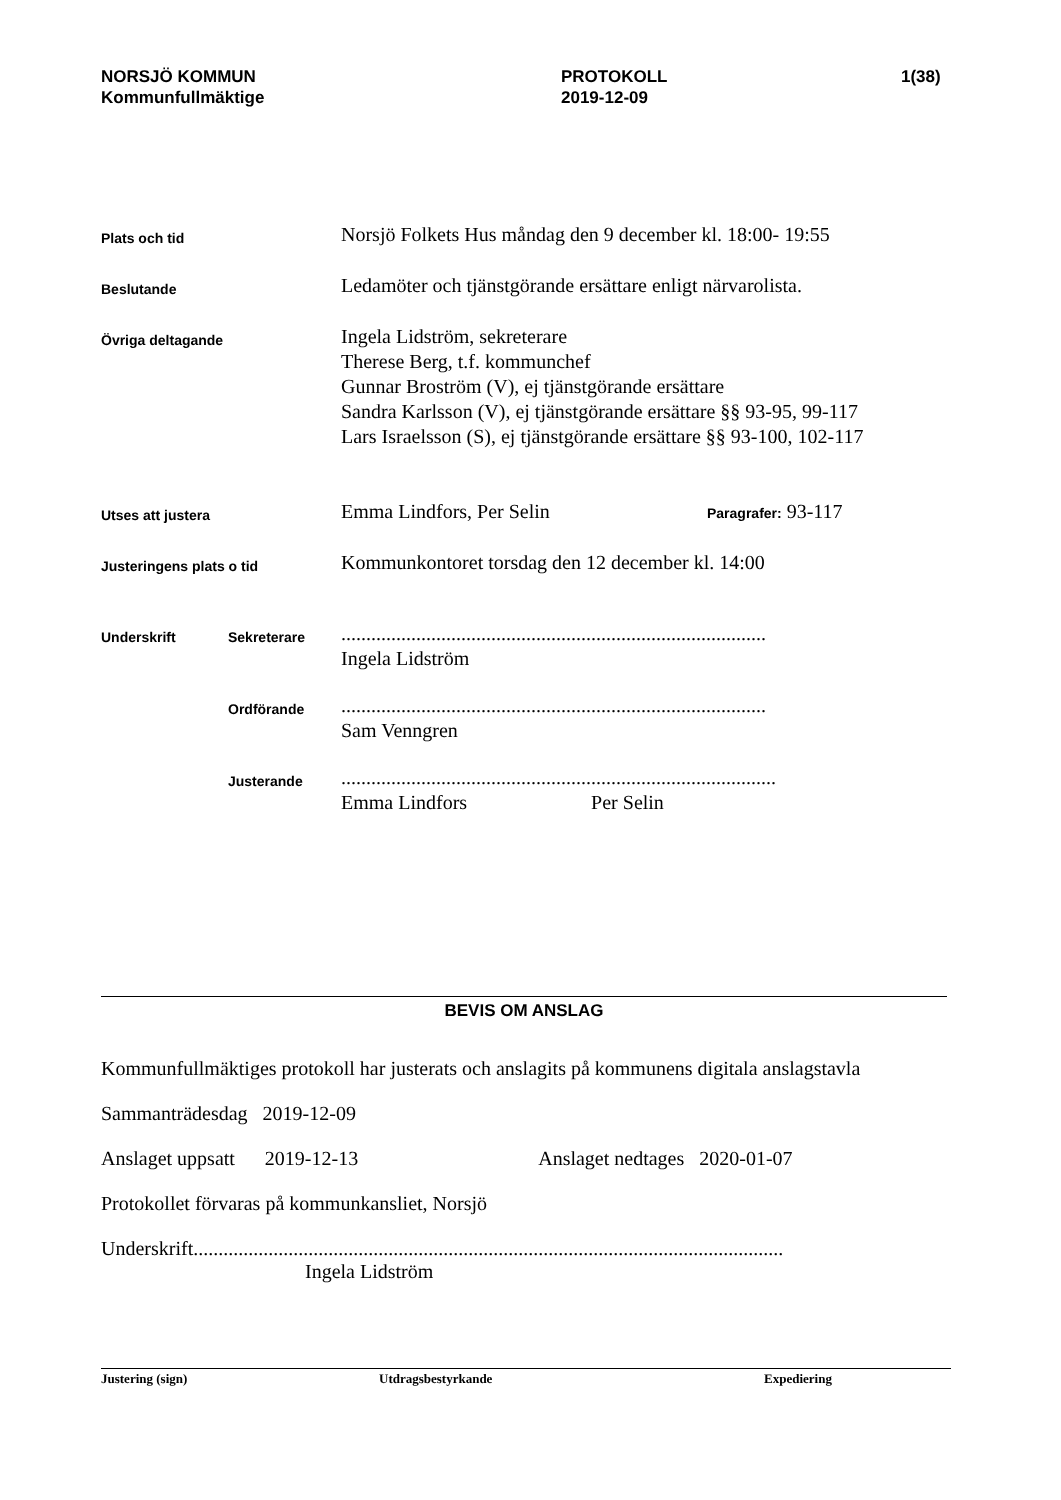NORSJÖ KOMMUN
Kommunfullmäktige
PROTOKOLL
2019-12-09
1(38)
Plats och tid
Norsjö Folkets Hus måndag den 9 december kl. 18:00- 19:55
Beslutande
Ledamöter och tjänstgörande ersättare enligt närvarolista.
Övriga deltagande
Ingela Lidström, sekreterare
Therese Berg, t.f. kommunchef
Gunnar Broström (V), ej tjänstgörande ersättare
Sandra Karlsson (V), ej tjänstgörande ersättare §§ 93-95, 99-117
Lars Israelsson (S), ej tjänstgörande ersättare §§ 93-100, 102-117
Utses att justera
Emma Lindfors, Per Selin
Paragrafer: 93-117
Justeringens plats o tid
Kommunkontoret torsdag den 12 december kl. 14:00
Underskrift Sekreterare
.....................................................................................
Ingela Lidström
Ordförande
.....................................................................................
Sam Venngren
Justerande
.......................................................................................
Emma Lindfors Per Selin
BEVIS OM ANSLAG
Kommunfullmäktiges protokoll har justerats och anslagits på kommunens digitala anslagstavla
Sammanträdesdag 2019-12-09
Anslaget uppsatt 2019-12-13 Anslaget nedtages 2020-01-07
Protokollet förvaras på kommunkansliet, Norsjö
Underskrift......................................................................................................................
Ingela Lidström
Justering (sign) Utdragsbestyrkande Expediering